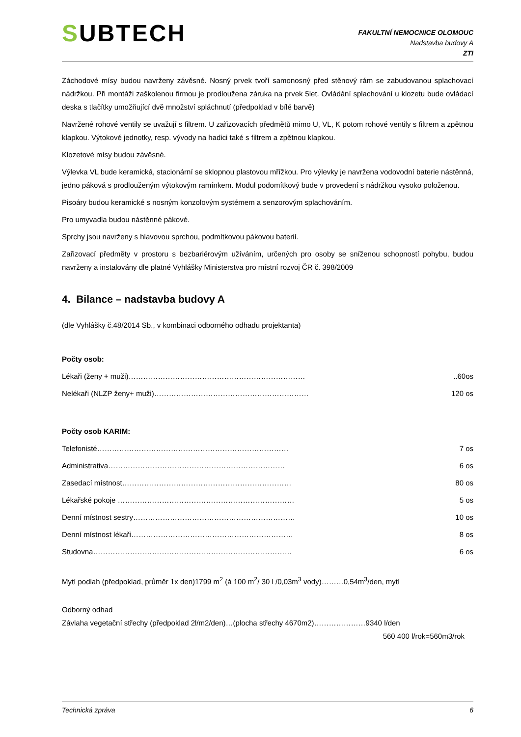SUBTECH
FAKULTNÍ NEMOCNICE OLOMOUC
Nadstavba budovy A
ZTI
Záchodové mísy budou navrženy závěsné. Nosný prvek tvoří samonosný před stěnový rám se zabudovanou splachovací nádržkou. Při montáži zaškolenou firmou je prodloužena záruka na prvek 5let. Ovládání splachování u klozetu bude ovládací deska s tlačítky umožňující dvě množství spláchnutí (předpoklad v bílé barvě)
Navržené rohové ventily se uvažují s filtrem. U zařizovacích předmětů mimo U, VL, K potom rohové ventily s filtrem a zpětnou klapkou. Výtokové jednotky, resp. vývody na hadici také s filtrem a zpětnou klapkou.
Klozetové mísy budou závěsné.
Výlevka VL bude keramická, stacionární se sklopnou plastovou mřížkou. Pro výlevky je navržena vodovodní baterie nástěnná, jedno páková s prodlouženým výtokovým ramínkem. Modul podomítkový bude v provedení s nádržkou vysoko položenou.
Pisoáry budou keramické s nosným konzolovým systémem a senzorovým splachováním.
Pro umyvadla budou nástěnné pákové.
Sprchy jsou navrženy s hlavovou sprchou, podmítkovou pákovou baterií.
Zařizovací předměty v prostoru s bezbariérovým užíváním, určených pro osoby se sníženou schopností pohybu, budou navrženy a instalovány dle platné Vyhlášky Ministerstva pro místní rozvoj ČR č. 398/2009
4. Bilance – nadstavba budovy A
(dle Vyhlášky č.48/2014 Sb., v kombinaci odborného odhadu projektanta)
Počty osob:
Lékaři (ženy + muži)………………………………………………………………..60os
Nelékaři (NLZP ženy+ muži)……………………………………………………… 120 os
Počty osob KARIM:
Telefonisté…………………………………………………………………… 7 os
Administrativa……………………………………………………………… 6 os
Zasedací místnost…………………………………………………………… 80 os
Lékařské pokoje ……………………………………………………………… 5 os
Denní místnost sestry………………………………………………………… 10 os
Denní místnost lékaři………………………………………………………… 8 os
Studovna……………………………………………………………………… 6 os
Mytí podlah (předpoklad, průměr 1x den)1799 m<sup>2</sup> (á 100 m<sup>2</sup>/ 30 l /0,03m<sup>3</sup> vody)………0,54m<sup>3</sup>/den, mytí
Odborný odhad
Závlaha vegetační střechy (předpoklad 2l/m2/den)…(plocha střechy 4670m2)…………………9340 l/den
560 400 l/rok=560m3/rok
Technická zpráva 6